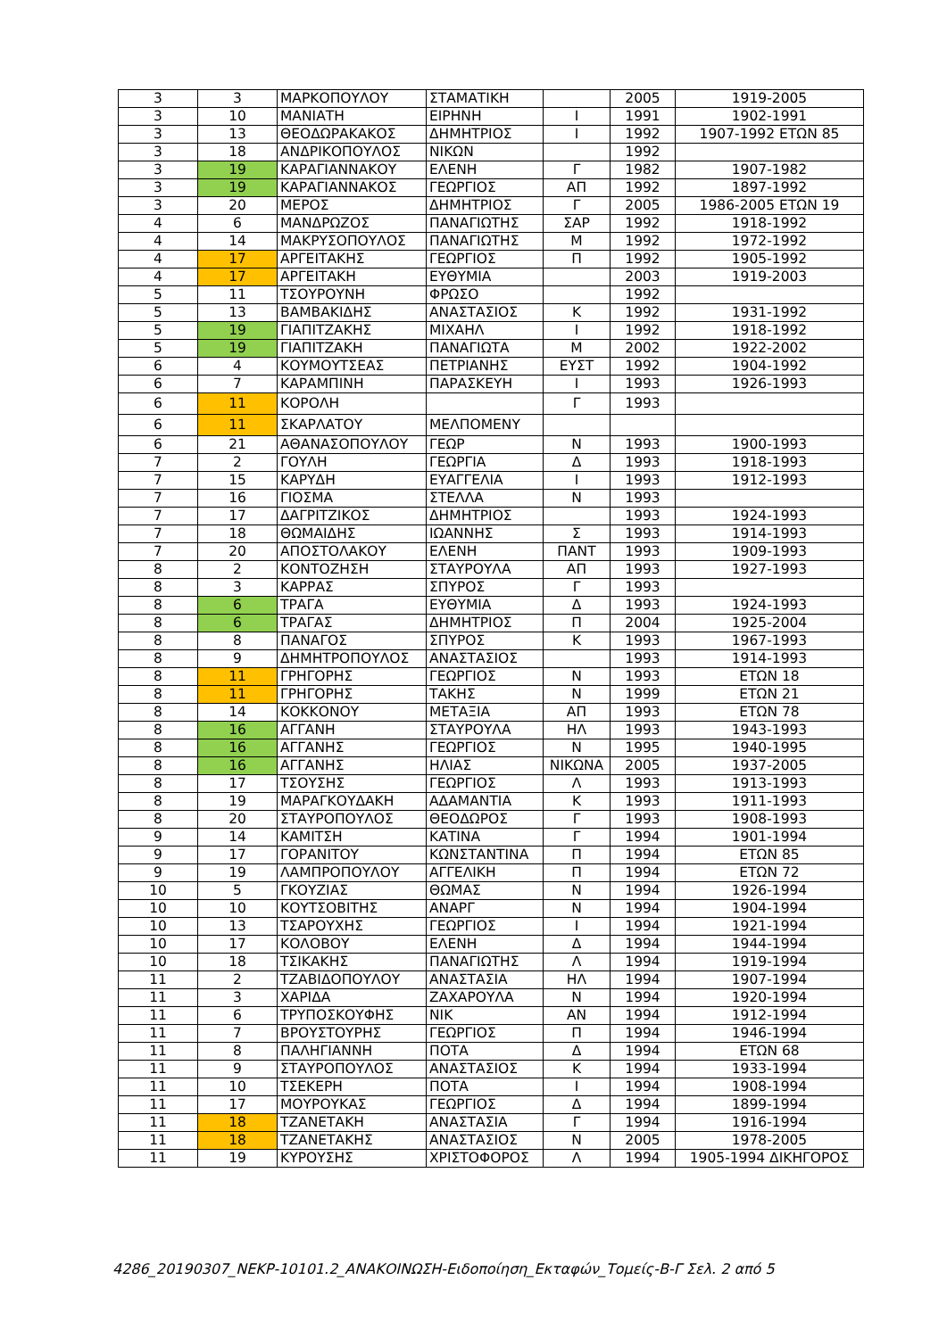| 3 | 3 | ΜΑΡΚΟΠΟΥΛΟΥ | ΣΤΑΜΑΤΙΚΗ | | 2005 | 1919-2005 |
| 3 | 10 | ΜΑΝΙΑΤΗ | ΕΙΡΗΝΗ | Ι | 1991 | 1902-1991 |
| 3 | 13 | ΘΕΟΔΩΡΑΚΑΚΟΣ | ΔΗΜΗΤΡΙΟΣ | Ι | 1992 | 1907-1992 ΕΤΩΝ 85 |
| 3 | 18 | ΑΝΔΡΙΚΟΠΟΥΛΟΣ | ΝΙΚΩΝ | | 1992 | |
| 3 | 19 | ΚΑΡΑΓΙΑΝΝΑΚΟΥ | ΕΛΕΝΗ | Γ | 1982 | 1907-1982 |
| 3 | 19 | ΚΑΡΑΓΙΑΝΝΑΚΟΣ | ΓΕΩΡΓΙΟΣ | ΑΠ | 1992 | 1897-1992 |
| 3 | 20 | ΜΕΡΟΣ | ΔΗΜΗΤΡΙΟΣ | Γ | 2005 | 1986-2005 ΕΤΩΝ 19 |
| 4 | 6 | ΜΑΝΔΡΩΖΟΣ | ΠΑΝΑΓΙΩΤΗΣ | ΣΑΡ | 1992 | 1918-1992 |
| 4 | 14 | ΜΑΚΡΥΣΟΠΟΥΛΟΣ | ΠΑΝΑΓΙΩΤΗΣ | Μ | 1992 | 1972-1992 |
| 4 | 17 | ΑΡΓΕΙΤΑΚΗΣ | ΓΕΩΡΓΙΟΣ | Π | 1992 | 1905-1992 |
| 4 | 17 | ΑΡΓΕΙΤΑΚΗ | ΕΥΘΥΜΙΑ | | 2003 | 1919-2003 |
| 5 | 11 | ΤΣΟΥΡΟΥΝΗ | ΦΡΩΣΟ | | 1992 | |
| 5 | 13 | ΒΑΜΒΑΚΙΔΗΣ | ΑΝΑΣΤΑΣΙΟΣ | Κ | 1992 | 1931-1992 |
| 5 | 19 | ΓΙΑΠΙΤΖΑΚΗΣ | ΜΙΧΑΗΛ | Ι | 1992 | 1918-1992 |
| 5 | 19 | ΓΙΑΠΙΤΖΑΚΗ | ΠΑΝΑΓΙΩΤΑ | Μ | 2002 | 1922-2002 |
| 6 | 4 | ΚΟΥΜΟΥΤΣΕΑΣ | ΠΕΤΡΙΑΝΗΣ | ΕΥΣΤ | 1992 | 1904-1992 |
| 6 | 7 | ΚΑΡΑΜΠΙΝΗ | ΠΑΡΑΣΚΕΥΗ | Ι | 1993 | 1926-1993 |
| 6 | 11 | ΚΟΡΟΛΗ | | Γ | 1993 | |
| 6 | 11 | ΣΚΑΡΛΑΤΟΥ | ΜΕΛΠΟΜΕΝΥ | | | |
| 6 | 21 | ΑΘΑΝΑΣΟΠΟΥΛΟΥ | ΓΕΩΡ | Ν | 1993 | 1900-1993 |
| 7 | 2 | ΓΟΥΛΗ | ΓΕΩΡΓΙΑ | Δ | 1993 | 1918-1993 |
| 7 | 15 | ΚΑΡΥΔΗ | ΕΥΑΓΓΕΛΙΑ | Ι | 1993 | 1912-1993 |
| 7 | 16 | ΓΙΟΣΜΑ | ΣΤΕΛΛΑ | Ν | 1993 | |
| 7 | 17 | ΔΑΓΡΙΤΖΙΚΟΣ | ΔΗΜΗΤΡΙΟΣ | | 1993 | 1924-1993 |
| 7 | 18 | ΘΩΜΑΙΔΗΣ | ΙΩΑΝΝΗΣ | Σ | 1993 | 1914-1993 |
| 7 | 20 | ΑΠΟΣΤΟΛΑΚΟΥ | ΕΛΕΝΗ | ΠΑΝΤ | 1993 | 1909-1993 |
| 8 | 2 | ΚΟΝΤΟΖΗΣΗ | ΣΤΑΥΡΟΥΛΑ | ΑΠ | 1993 | 1927-1993 |
| 8 | 3 | ΚΑΡΡΑΣ | ΣΠΥΡΟΣ | Γ | 1993 | |
| 8 | 6 | ΤΡΑΓΑ | ΕΥΘΥΜΙΑ | Δ | 1993 | 1924-1993 |
| 8 | 6 | ΤΡΑΓΑΣ | ΔΗΜΗΤΡΙΟΣ | Π | 2004 | 1925-2004 |
| 8 | 8 | ΠΑΝΑΓΟΣ | ΣΠΥΡΟΣ | Κ | 1993 | 1967-1993 |
| 8 | 9 | ΔΗΜΗΤΡΟΠΟΥΛΟΣ | ΑΝΑΣΤΑΣΙΟΣ | | 1993 | 1914-1993 |
| 8 | 11 | ΓΡΗΓΟΡΗΣ | ΓΕΩΡΓΙΟΣ | Ν | 1993 | ΕΤΩΝ 18 |
| 8 | 11 | ΓΡΗΓΟΡΗΣ | ΤΑΚΗΣ | Ν | 1999 | ΕΤΩΝ 21 |
| 8 | 14 | ΚΟΚΚΟΝΟΥ | ΜΕΤΑΞΙΑ | ΑΠ | 1993 | ΕΤΩΝ 78 |
| 8 | 16 | ΑΓΓΑΝΗ | ΣΤΑΥΡΟΥΛΑ | ΗΛ | 1993 | 1943-1993 |
| 8 | 16 | ΑΓΓΑΝΗΣ | ΓΕΩΡΓΙΟΣ | Ν | 1995 | 1940-1995 |
| 8 | 16 | ΑΓΓΑΝΗΣ | ΗΛΙΑΣ | ΝΙΚΩΝΑ | 2005 | 1937-2005 |
| 8 | 17 | ΤΣΟΥΣΗΣ | ΓΕΩΡΓΙΟΣ | Λ | 1993 | 1913-1993 |
| 8 | 19 | ΜΑΡΑΓΚΟΥΔΑΚΗ | ΑΔΑΜΑΝΤΙΑ | Κ | 1993 | 1911-1993 |
| 8 | 20 | ΣΤΑΥΡΟΠΟΥΛΟΣ | ΘΕΟΔΩΡΟΣ | Γ | 1993 | 1908-1993 |
| 9 | 14 | ΚΑΜΙΤΣΗ | ΚΑΤΙΝΑ | Γ | 1994 | 1901-1994 |
| 9 | 17 | ΓΟΡΑΝΙΤΟΥ | ΚΩΝΣΤΑΝΤΙΝΑ | Π | 1994 | ΕΤΩΝ 85 |
| 9 | 19 | ΛΑΜΠΡΟΠΟΥΛΟΥ | ΑΓΓΕΛΙΚΗ | Π | 1994 | ΕΤΩΝ 72 |
| 10 | 5 | ΓΚΟΥΖΙΑΣ | ΘΩΜΑΣ | Ν | 1994 | 1926-1994 |
| 10 | 10 | ΚΟΥΤΣΟΒΙΤΗΣ | ΑΝΑΡΓ | Ν | 1994 | 1904-1994 |
| 10 | 13 | ΤΣΑΡΟΥΧΗΣ | ΓΕΩΡΓΙΟΣ | Ι | 1994 | 1921-1994 |
| 10 | 17 | ΚΟΛΟΒΟΥ | ΕΛΕΝΗ | Δ | 1994 | 1944-1994 |
| 10 | 18 | ΤΣΙΚΑΚΗΣ | ΠΑΝΑΓΙΩΤΗΣ | Λ | 1994 | 1919-1994 |
| 11 | 2 | ΤΖΑΒΙΔΟΠΟΥΛΟΥ | ΑΝΑΣΤΑΣΙΑ | ΗΛ | 1994 | 1907-1994 |
| 11 | 3 | ΧΑΡΙΔΑ | ΖΑΧΑΡΟΥΛΑ | Ν | 1994 | 1920-1994 |
| 11 | 6 | ΤΡΥΠΟΣΚΟΥΦΗΣ | ΝΙΚ | ΑΝ | 1994 | 1912-1994 |
| 11 | 7 | ΒΡΟΥΣΤΟΥΡΗΣ | ΓΕΩΡΓΙΟΣ | Π | 1994 | 1946-1994 |
| 11 | 8 | ΠΑΛΗΓΙΑΝΝΗ | ΠΟΤΑ | Δ | 1994 | ΕΤΩΝ 68 |
| 11 | 9 | ΣΤΑΥΡΟΠΟΥΛΟΣ | ΑΝΑΣΤΑΣΙΟΣ | Κ | 1994 | 1933-1994 |
| 11 | 10 | ΤΣΕΚΕΡΗ | ΠΟΤΑ | Ι | 1994 | 1908-1994 |
| 11 | 17 | ΜΟΥΡΟΥΚΑΣ | ΓΕΩΡΓΙΟΣ | Δ | 1994 | 1899-1994 |
| 11 | 18 | ΤΖΑΝΕΤΑΚΗ | ΑΝΑΣΤΑΣΙΑ | Γ | 1994 | 1916-1994 |
| 11 | 18 | ΤΖΑΝΕΤΑΚΗΣ | ΑΝΑΣΤΑΣΙΟΣ | Ν | 2005 | 1978-2005 |
| 11 | 19 | ΚΥΡΟΥΣΗΣ | ΧΡΙΣΤΟΦΟΡΟΣ | Λ | 1994 | 1905-1994 ΔΙΚΗΓΟΡΟΣ |
4286_20190307_ΝΕΚΡ-10101.2_ΑΝΑΚΟΙΝΩΣΗ-Ειδοποίηση_Εκταφών_Τομείς-Β-Γ Σελ. 2 από 5